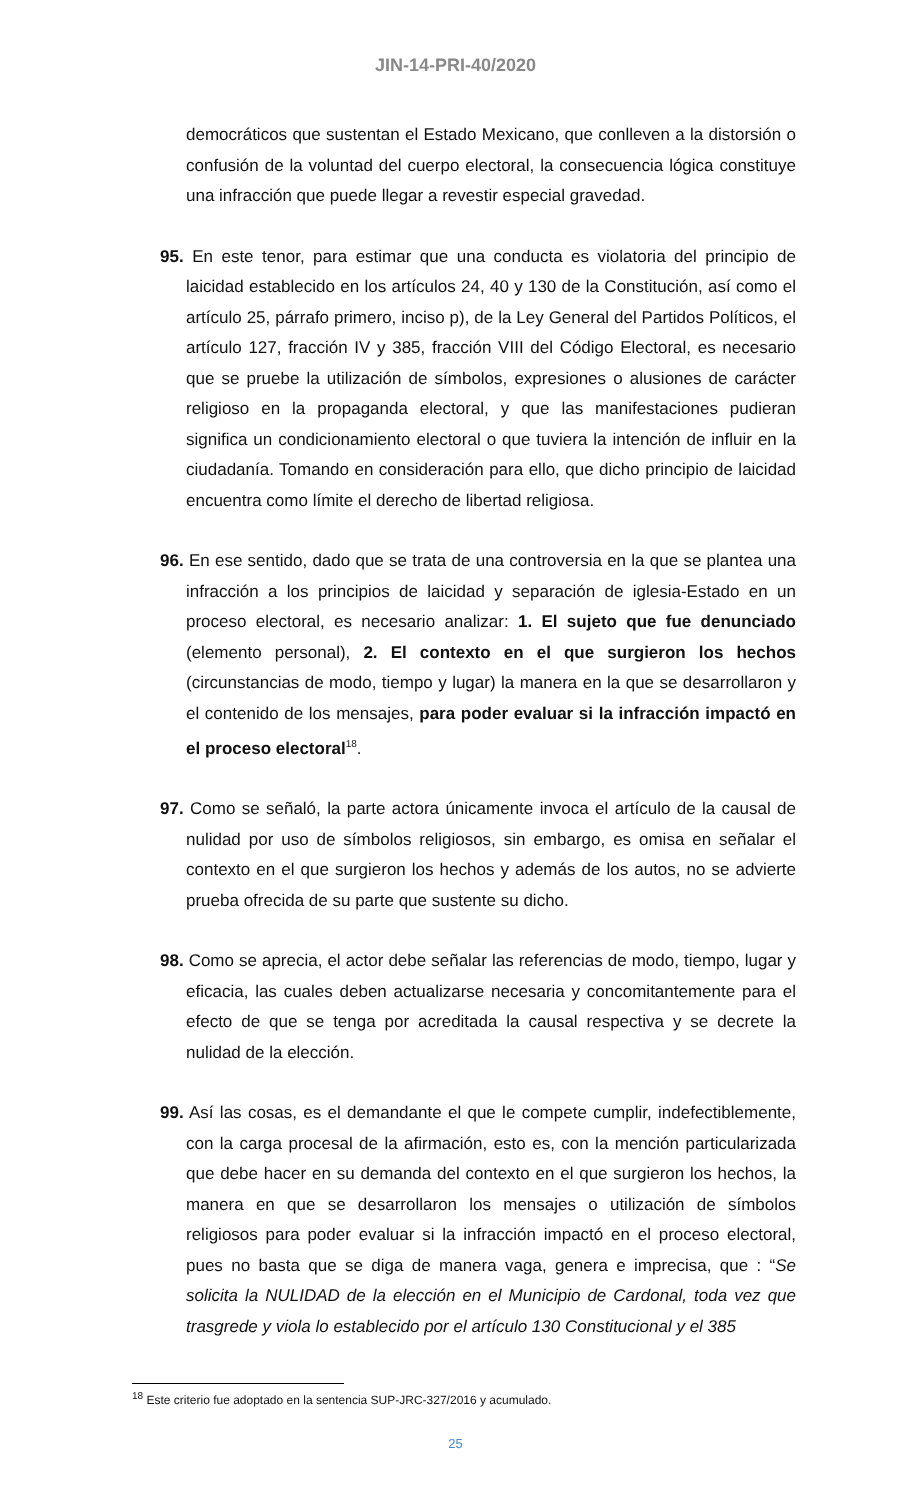JIN-14-PRI-40/2020
democráticos que sustentan el Estado Mexicano, que conlleven a la distorsión o confusión de la voluntad del cuerpo electoral, la consecuencia lógica constituye una infracción que puede llegar a revestir especial gravedad.
95. En este tenor, para estimar que una conducta es violatoria del principio de laicidad establecido en los artículos 24, 40 y 130 de la Constitución, así como el artículo 25, párrafo primero, inciso p), de la Ley General del Partidos Políticos, el artículo 127, fracción IV y 385, fracción VIII del Código Electoral, es necesario que se pruebe la utilización de símbolos, expresiones o alusiones de carácter religioso en la propaganda electoral, y que las manifestaciones pudieran significa un condicionamiento electoral o que tuviera la intención de influir en la ciudadanía. Tomando en consideración para ello, que dicho principio de laicidad encuentra como límite el derecho de libertad religiosa.
96. En ese sentido, dado que se trata de una controversia en la que se plantea una infracción a los principios de laicidad y separación de iglesia-Estado en un proceso electoral, es necesario analizar: 1. El sujeto que fue denunciado (elemento personal), 2. El contexto en el que surgieron los hechos (circunstancias de modo, tiempo y lugar) la manera en la que se desarrollaron y el contenido de los mensajes, para poder evaluar si la infracción impactó en el proceso electoral<sup>18</sup>.
97. Como se señaló, la parte actora únicamente invoca el artículo de la causal de nulidad por uso de símbolos religiosos, sin embargo, es omisa en señalar el contexto en el que surgieron los hechos y además de los autos, no se advierte prueba ofrecida de su parte que sustente su dicho.
98. Como se aprecia, el actor debe señalar las referencias de modo, tiempo, lugar y eficacia, las cuales deben actualizarse necesaria y concomitantemente para el efecto de que se tenga por acreditada la causal respectiva y se decrete la nulidad de la elección.
99. Así las cosas, es el demandante el que le compete cumplir, indefectiblemente, con la carga procesal de la afirmación, esto es, con la mención particularizada que debe hacer en su demanda del contexto en el que surgieron los hechos, la manera en que se desarrollaron los mensajes o utilización de símbolos religiosos para poder evaluar si la infracción impactó en el proceso electoral, pues no basta que se diga de manera vaga, genera e imprecisa, que : “Se solicita la NULIDAD de la elección en el Municipio de Cardonal, toda vez que trasgrede y viola lo establecido por el artículo 130 Constitucional y el 385
<sup>18</sup> Este criterio fue adoptado en la sentencia SUP-JRC-327/2016 y acumulado.
25